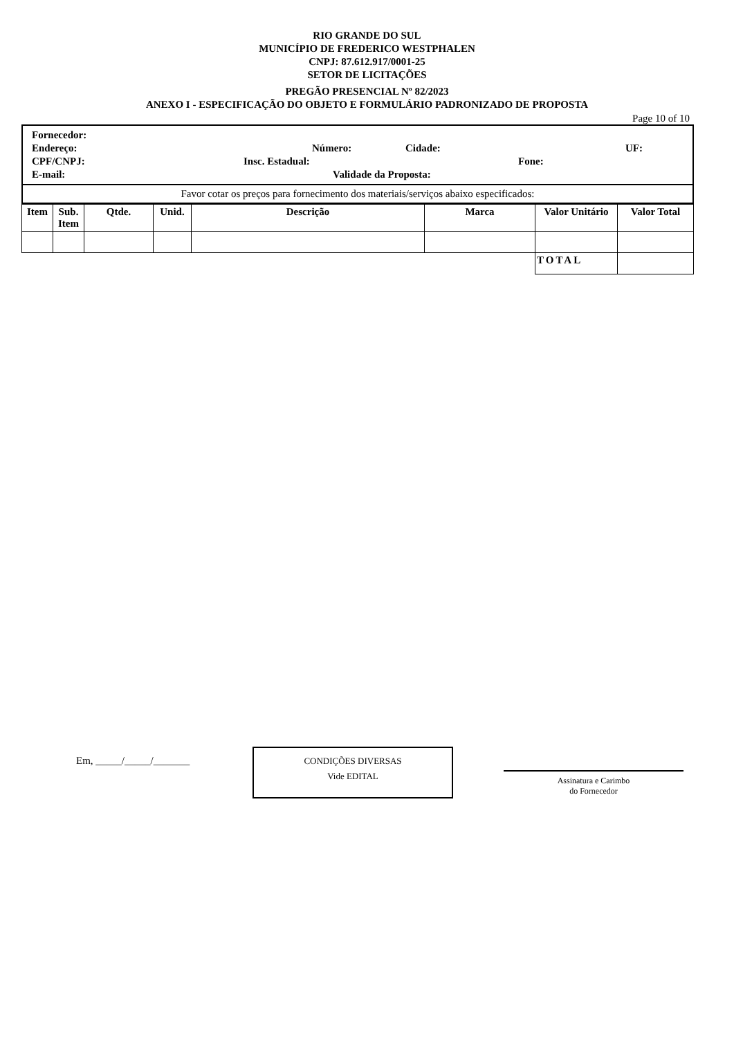RIO GRANDE DO SUL
MUNICÍPIO DE FREDERICO WESTPHALEN
CNPJ: 87.612.917/0001-25
SETOR DE LICITAÇÕES
PREGÃO PRESENCIAL Nº 82/2023
ANEXO I - ESPECIFICAÇÃO DO OBJETO E FORMULÁRIO PADRONIZADO DE PROPOSTA
Page 10 of 10
Fornecedor:
Endereço: Número: Cidade: UF:
CPF/CNPJ: Insc. Estadual: Fone:
E-mail: Validade da Proposta:
Favor cotar os preços para fornecimento dos materiais/serviços abaixo especificados:
| Item | Sub. Item | Qtde. | Unid. | Descrição | Marca | Valor Unitário | Valor Total |
| --- | --- | --- | --- | --- | --- | --- | --- |
| | | | | | | TOTAL | |
Em, _____/_____/_______
CONDIÇÕES DIVERSAS
Vide EDITAL
Assinatura e Carimbo
do Fornecedor